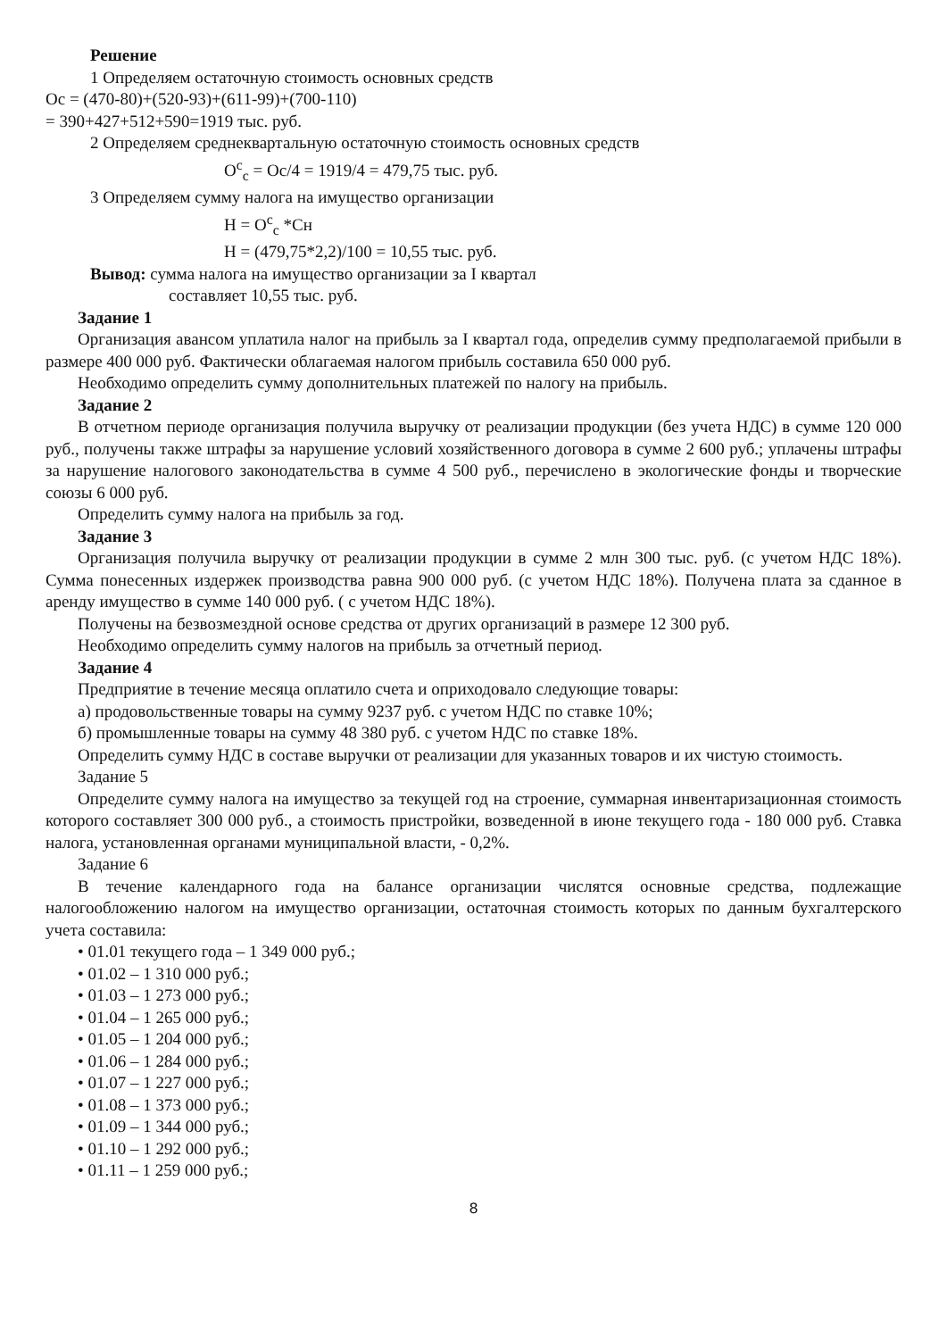Решение
1 Определяем остаточную стоимость основных средств
Ос = (470-80)+(520-93)+(611-99)+(700-110)
= 390+427+512+590=1919 тыс. руб.
2 Определяем среднеквартальную остаточную стоимость основных средств
О<sup>с</sup><sub>с</sub> = Ос/4 = 1919/4 = 479,75 тыс. руб.
3 Определяем сумму налога на имущество организации
Н = О<sup>с</sup><sub>с</sub> *Сн
Н = (479,75*2,2)/100 = 10,55 тыс. руб.
Вывод: сумма налога на имущество организации за I квартал
составляет 10,55 тыс. руб.
Задание 1
Организация авансом уплатила налог на прибыль за I квартал года, определив сумму предполагаемой прибыли в размере 400 000 руб. Фактически облагаемая налогом прибыль составила 650 000 руб.
Необходимо определить сумму дополнительных платежей по налогу на прибыль.
Задание 2
В отчетном периоде организация получила выручку от реализации продукции (без учета НДС) в сумме 120 000 руб., получены также штрафы за нарушение условий хозяйственного договора в сумме 2 600 руб.; уплачены штрафы за нарушение налогового законодательства в сумме 4 500 руб., перечислено в экологические фонды и творческие союзы 6 000 руб.
Определить сумму налога на прибыль за год.
Задание 3
Организация получила выручку от реализации продукции в сумме 2 млн 300 тыс. руб. (с учетом НДС 18%). Сумма понесенных издержек производства равна 900 000 руб. (с учетом НДС 18%). Получена плата за сданное в аренду имущество в сумме 140 000 руб. ( с учетом НДС 18%).
Получены на безвозмездной основе средства от других организаций в размере 12 300 руб.
Необходимо определить сумму налогов на прибыль за отчетный период.
Задание 4
Предприятие в течение месяца оплатило счета и оприходовало следующие товары:
а) продовольственные товары на сумму 9237 руб. с учетом НДС по ставке 10%;
б) промышленные товары на сумму 48 380 руб. с учетом НДС по ставке 18%.
Определить сумму НДС в составе выручки от реализации для указанных товаров и их чистую стоимость.
Задание 5
Определите сумму налога на имущество за текущей год на строение, суммарная инвентаризационная стоимость которого составляет 300 000 руб., а стоимость пристройки, возведенной в июне текущего года - 180 000 руб. Ставка налога, установленная органами муниципальной власти, - 0,2%.
Задание 6
В течение календарного года на балансе организации числятся основные средства, подлежащие налогообложению налогом на имущество организации, остаточная стоимость которых по данным бухгалтерского учета составила:
• 01.01 текущего года – 1 349 000 руб.;
• 01.02 – 1 310 000 руб.;
• 01.03 – 1 273 000 руб.;
• 01.04 – 1 265 000 руб.;
• 01.05 – 1 204 000 руб.;
• 01.06 – 1 284 000 руб.;
• 01.07 – 1 227 000 руб.;
• 01.08 – 1 373 000 руб.;
• 01.09 – 1 344 000 руб.;
• 01.10 – 1 292 000 руб.;
• 01.11 – 1 259 000 руб.;
8